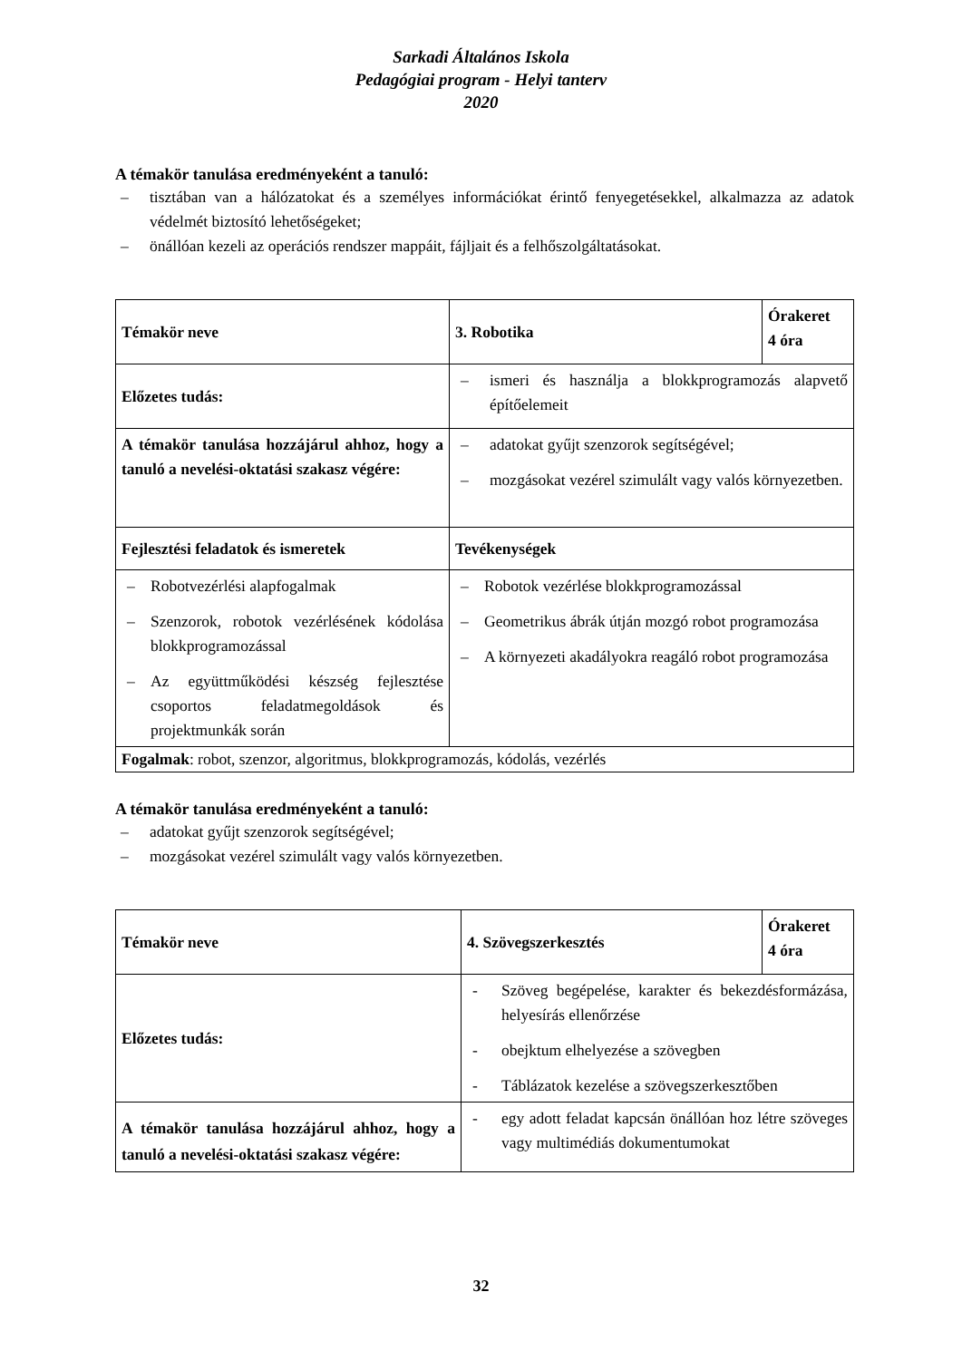Sarkadi Általános Iskola
Pedagógiai program - Helyi tanterv
2020
A témakör tanulása eredményeként a tanuló:
– tisztában van a hálózatokat és a személyes információkat érintő fenyegetésekkel, alkalmazza az adatok védelmét biztosító lehetőségeket;
– önállóan kezeli az operációs rendszer mappáit, fájljait és a felhőszolgáltatásokat.
| Témakör neve | 3. Robotika | Órakeret 4 óra |
| Előzetes tudás: | – ismeri és használja a blokkprogramozás alapvető építőelemeit | |
| A témakör tanulása hozzájárul ahhoz, hogy a tanuló a nevelési-oktatási szakasz végére: | – adatokat gyűjt szenzorok segítségével; – mozgásokat vezérel szimulált vagy valós környezetben. | |
| Fejlesztési feladatok és ismeretek | Tevékenységek | |
| – Robotvezérlési alapfogalmak – Szenzorok, robotok vezérlésének kódolása blokkprogramozással – Az együttműködési készség fejlesztése csoportos feladatmegoldások és projektmunkák során | – Robotok vezérlése blokkprogramozással – Geometrikus ábrák útján mozgó robot programozása – A környezeti akadályokra reagáló robot programozása | |
| Fogalmak : robot, szenzor, algoritmus, blokkprogramozás, kódolás, vezérlés | | |
A témakör tanulása eredményeként a tanuló:
– adatokat gyűjt szenzorok segítségével;
– mozgásokat vezérel szimulált vagy valós környezetben.
| Témakör neve | 4. Szövegszerkesztés | Órakeret 4 óra |
| Előzetes tudás: | - Szöveg begépelése, karakter és bekezdésformázása, helyesírás ellenőrzése - obejktum elhelyezése a szövegben - Táblázatok kezelése a szövegszerkesztőben | |
| A témakör tanulása hozzájárul ahhoz, hogy a tanuló a nevelési-oktatási szakasz végére: | - egy adott feladat kapcsán önállóan hoz létre szöveges vagy multimédiás dokumentumokat | |
32